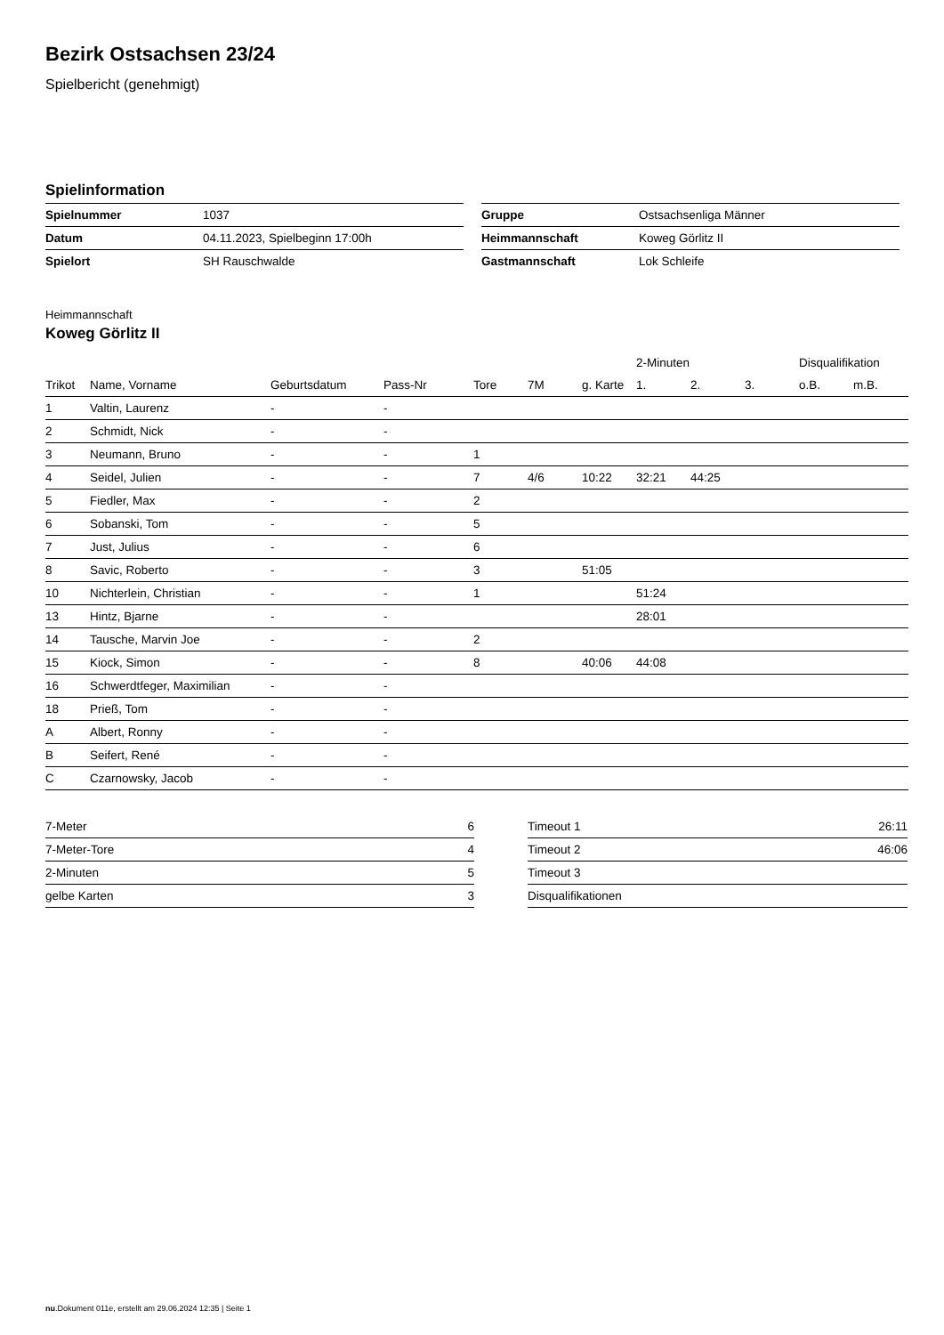Bezirk Ostsachsen 23/24
Spielbericht (genehmigt)
Spielinformation
| Spielnummer | 1037 |
| Datum | 04.11.2023, Spielbeginn 17:00h |
| Spielort | SH Rauschwalde |
| Gruppe | Ostsachsenliga Männer |
| Heimmannschaft | Koweg Görlitz II |
| Gastmannschaft | Lok Schleife |
Heimmannschaft
Koweg Görlitz II
| | | | | | | | 2-Minuten | | | Disqualifikation | |
| --- | --- | --- | --- | --- | --- | --- | --- | --- | --- | --- | --- |
| Trikot | Name, Vorname | Geburtsdatum | Pass-Nr | Tore | 7M | g. Karte | 1. | 2. | 3. | o.B. | m.B. |
| 1 | Valtin, Laurenz | - | - | | | | | | | | |
| 2 | Schmidt, Nick | - | - | | | | | | | | |
| 3 | Neumann, Bruno | - | - | 1 | | | | | | | |
| 4 | Seidel, Julien | - | - | 7 | 4/6 | 10:22 | 32:21 | 44:25 | | | |
| 5 | Fiedler, Max | - | - | 2 | | | | | | | |
| 6 | Sobanski, Tom | - | - | 5 | | | | | | | |
| 7 | Just, Julius | - | - | 6 | | | | | | | |
| 8 | Savic, Roberto | - | - | 3 | | 51:05 | | | | | |
| 10 | Nichterlein, Christian | - | - | 1 | | | 51:24 | | | | |
| 13 | Hintz, Bjarne | - | - | | | | 28:01 | | | | |
| 14 | Tausche, Marvin Joe | - | - | 2 | | | | | | | |
| 15 | Kiock, Simon | - | - | 8 | | 40:06 | 44:08 | | | | |
| 16 | Schwerdtfeger, Maximilian | - | - | | | | | | | | |
| 18 | Prieß, Tom | - | - | | | | | | | | |
| A | Albert, Ronny | - | - | | | | | | | | |
| B | Seifert, René | - | - | | | | | | | | |
| C | Czarnowsky, Jacob | - | - | | | | | | | | |
| 7-Meter | 6 |
| 7-Meter-Tore | 4 |
| 2-Minuten | 5 |
| gelbe Karten | 3 |
| Timeout 1 | 26:11 |
| Timeout 2 | 46:06 |
| Timeout 3 | |
| Disqualifikationen | |
nu.Dokument 011e, erstellt am 29.06.2024 12:35 | Seite 1